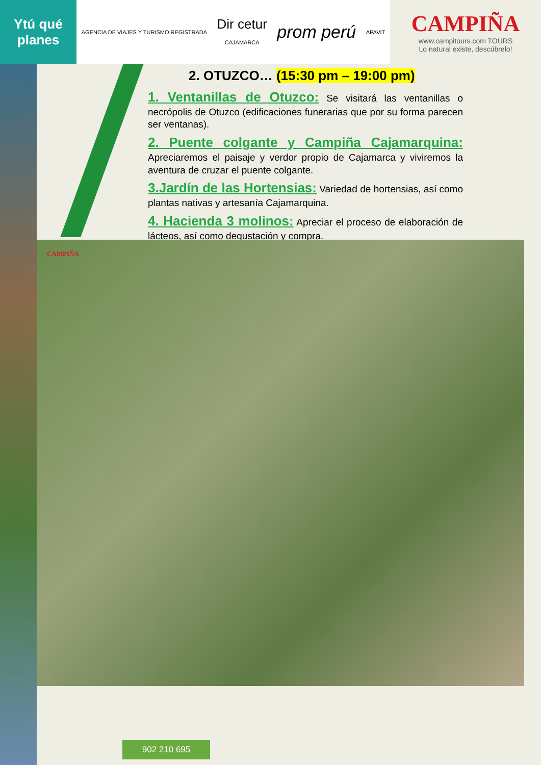Ytú qué planes
AGENCIA DE VIAJES Y TURISMO REGISTRADA
Dir cetur
CAJAMARCA
prom perú
APAVIT
CAMPIÑA
www.campitours.com TOURS
Lo natural existe, descúbrelo!
2. OTUZCO… (15:30 pm – 19:00 pm)
1. Ventanillas de Otuzco: Se visitará las ventanillas o necrópolis de Otuzco (edificaciones funerarias que por su forma parecen ser ventanas).
2. Puente colgante y Campiña Cajamarquina: Apreciaremos el paisaje y verdor propio de Cajamarca y viviremos la aventura de cruzar el puente colgante.
3.Jardín de las Hortensias: Variedad de hortensias, así como plantas nativas y artesanía Cajamarquina.
4. Hacienda 3 molinos: Apreciar el proceso de elaboración de lácteos, así como degustación y compra.
CAMPIÑA
902 210 695